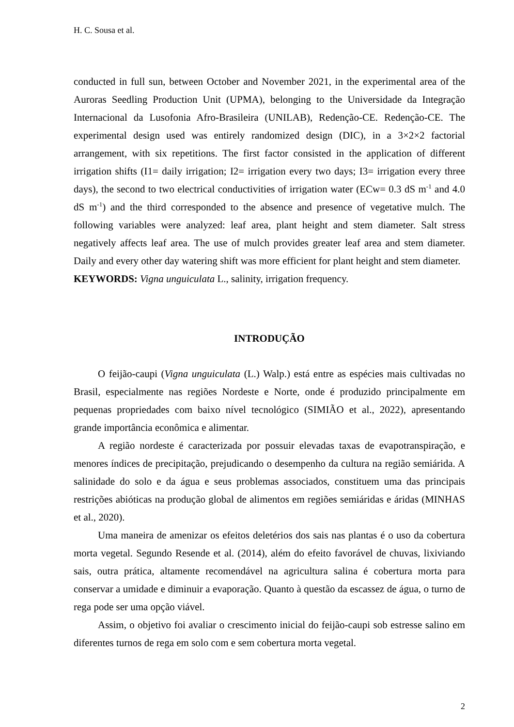H. C. Sousa et al.
conducted in full sun, between October and November 2021, in the experimental area of the Auroras Seedling Production Unit (UPMA), belonging to the Universidade da Integração Internacional da Lusofonia Afro-Brasileira (UNILAB), Redenção-CE. Redenção-CE. The experimental design used was entirely randomized design (DIC), in a 3×2×2 factorial arrangement, with six repetitions. The first factor consisted in the application of different irrigation shifts (I1= daily irrigation; I2= irrigation every two days; I3= irrigation every three days), the second to two electrical conductivities of irrigation water (ECw= 0.3 dS m<sup>-1</sup> and 4.0 dS m<sup>-1</sup>) and the third corresponded to the absence and presence of vegetative mulch. The following variables were analyzed: leaf area, plant height and stem diameter. Salt stress negatively affects leaf area. The use of mulch provides greater leaf area and stem diameter. Daily and every other day watering shift was more efficient for plant height and stem diameter.
KEYWORDS: Vigna unguiculata L., salinity, irrigation frequency.
INTRODUÇÃO
O feijão-caupi (Vigna unguiculata (L.) Walp.) está entre as espécies mais cultivadas no Brasil, especialmente nas regiões Nordeste e Norte, onde é produzido principalmente em pequenas propriedades com baixo nível tecnológico (SIMIÃO et al., 2022), apresentando grande importância econômica e alimentar.
A região nordeste é caracterizada por possuir elevadas taxas de evapotranspiração, e menores índices de precipitação, prejudicando o desempenho da cultura na região semiárida. A salinidade do solo e da água e seus problemas associados, constituem uma das principais restrições abióticas na produção global de alimentos em regiões semiáridas e áridas (MINHAS et al., 2020).
Uma maneira de amenizar os efeitos deletérios dos sais nas plantas é o uso da cobertura morta vegetal. Segundo Resende et al. (2014), além do efeito favorável de chuvas, lixiviando sais, outra prática, altamente recomendável na agricultura salina é cobertura morta para conservar a umidade e diminuir a evaporação. Quanto à questão da escassez de água, o turno de rega pode ser uma opção viável.
Assim, o objetivo foi avaliar o crescimento inicial do feijão-caupi sob estresse salino em diferentes turnos de rega em solo com e sem cobertura morta vegetal.
2